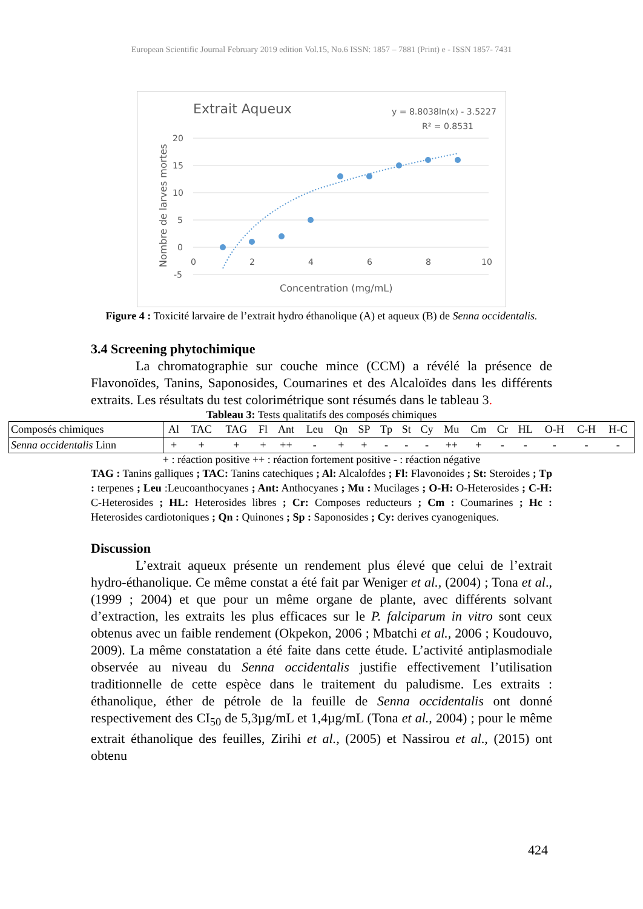European Scientific Journal February 2019 edition Vol.15, No.6 ISSN: 1857 – 7881 (Print) e - ISSN 1857- 7431
Extrait Aqueux
y = 8.8038ln(x) - 3.5227
R² = 0.8531
20
15
10
5
0
-5
0
2
4
6
8
10
Concentration (mg/mL)
Nombre de larves mortes
Figure 4 : Toxicité larvaire de l’extrait hydro éthanolique (A) et aqueux (B) de Senna occidentalis.
3.4 Screening phytochimique
La chromatographie sur couche mince (CCM) a révélé la présence de Flavonoïdes, Tanins, Saponosides, Coumarines et des Alcaloïdes dans les différents extraits. Les résultats du test colorimétrique sont résumés dans le tableau 3.
Tableau 3: Tests qualitatifs des composés chimiques
| Composés chimiques | Al | TAC | TAG | Fl | Ant | Leu | Qn | SP | Tp | St | Cy | Mu | Cm | Cr | HL | O-H | C-H | H-C |
| Senna occidentalis Linn | + | + | + | + | ++ | - | + | + | - | - | - | ++ | + | - | - | - | - | - |
+ : réaction positive ++ : réaction fortement positive - : réaction négative
TAG : Tanins galliques ; TAC: Tanins catechiques ; Al: Alcalofdes ; Fl: Flavonoides ; St: Steroides ; Tp : terpenes ; Leu :Leucoanthocyanes ; Ant: Anthocyanes ; Mu : Mucilages ; O-H: O-Heterosides ; C-H: C-Heterosides ; HL: Heterosides libres ; Cr: Composes reducteurs ; Cm : Coumarines ; Hc : Heterosides cardiotoniques ; Qn : Quinones ; Sp : Saponosides ; Cy: derives cyanogeniques.
Discussion
L’extrait aqueux présente un rendement plus élevé que celui de l’extrait hydro-éthanolique. Ce même constat a été fait par Weniger et al., (2004) ; Tona et al., (1999 ; 2004) et que pour un même organe de plante, avec différents solvant d’extraction, les extraits les plus efficaces sur le P. falciparum in vitro sont ceux obtenus avec un faible rendement (Okpekon, 2006 ; Mbatchi et al., 2006 ; Koudouvo, 2009). La même constatation a été faite dans cette étude. L’activité antiplasmodiale observée au niveau du Senna occidentalis justifie effectivement l’utilisation traditionnelle de cette espèce dans le traitement du paludisme. Les extraits : éthanolique, éther de pétrole de la feuille de Senna occidentalis ont donné respectivement des CI<sub>50</sub> de 5,3µg/mL et 1,4µg/mL (Tona et al., 2004) ; pour le même extrait éthanolique des feuilles, Zirihi et al., (2005) et Nassirou et al., (2015) ont obtenu
424